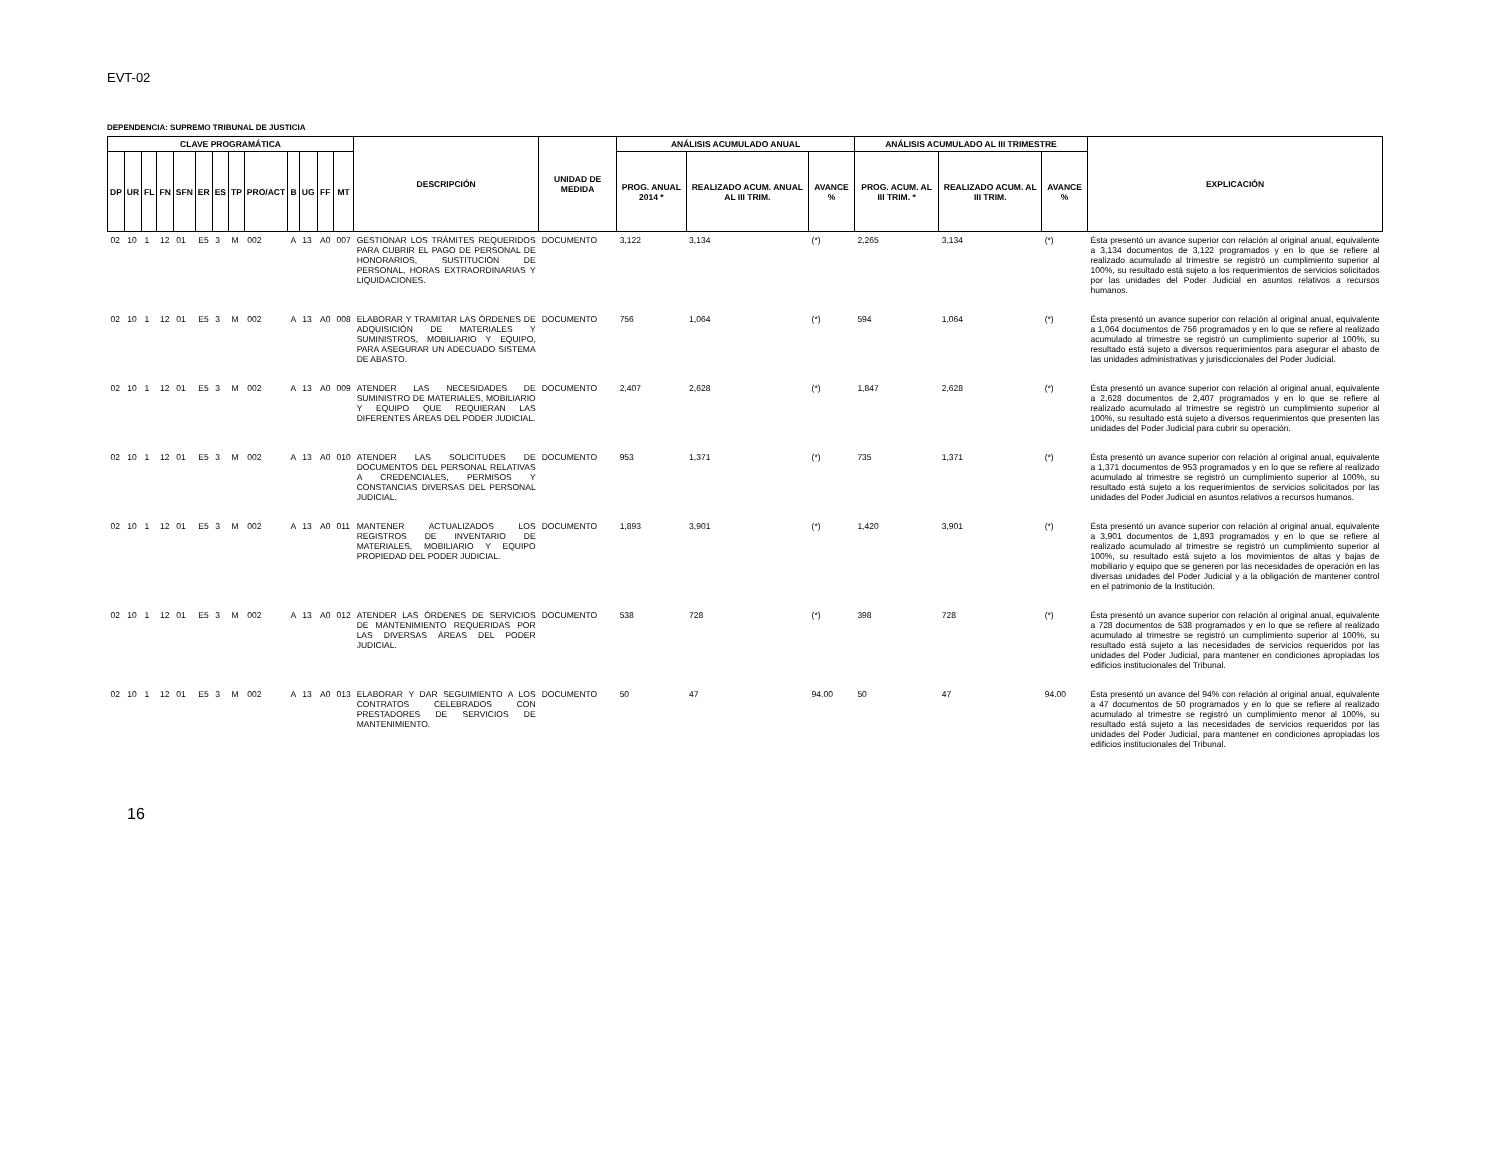EVT-02
DEPENDENCIA: SUPREMO TRIBUNAL DE JUSTICIA
| CLAVE PROGRAMÁTICA | | | | | | | | | | | | | DESCRIPCIÓN | UNIDAD DE MEDIDA | ANÁLISIS ACUMULADO ANUAL | | | ANÁLISIS ACUMULADO AL III TRIMESTRE | | | EXPLICACIÓN |
| --- | --- | --- | --- | --- | --- | --- | --- | --- | --- | --- | --- | --- | --- | --- | --- | --- | --- | --- | --- | --- | --- |
| DP | UR | FL | FN | SFN | ER | ES | TP | PRO/ACT | B | UG | FF | MT | | | PROG. ANUAL 2014 * | REALIZADO ACUM. ANUAL AL III TRIM. | AVANCE % | PROG. ACUM. AL III TRIM. * | REALIZADO ACUM. AL III TRIM. | AVANCE % | |
| 02 | 10 | 1 | 12 | 01 | E5 | 3 | M | 002 | A | 13 | A0 | 007 | GESTIONAR LOS TRÁMITES REQUERIDOS PARA CUBRIR EL PAGO DE PERSONAL DE HONORARIOS, SUSTITUCIÓN DE PERSONAL, HORAS EXTRAORDINARIAS Y LIQUIDACIONES. | DOCUMENTO | 3,122 | 3,134 | (*) | 2,265 | 3,134 | (*) | Ésta presentó un avance superior con relación al original anual, equivalente a 3,134 documentos de 3,122 programados y en lo que se refiere al realizado acumulado al trimestre se registró un cumplimiento superior al 100%, su resultado está sujeto a los requerimientos de servicios solicitados por las unidades del Poder Judicial en asuntos relativos a recursos humanos. |
| 02 | 10 | 1 | 12 | 01 | E5 | 3 | M | 002 | A | 13 | A0 | 008 | ELABORAR Y TRAMITAR LAS ÓRDENES DE ADQUISICIÓN DE MATERIALES Y SUMINISTROS, MOBILIARIO Y EQUIPO, PARA ASEGURAR UN ADECUADO SISTEMA DE ABASTO. | DOCUMENTO | 756 | 1,064 | (*) | 594 | 1,064 | (*) | Ésta presentó un avance superior con relación al original anual, equivalente a 1,064 documentos de 756 programados y en lo que se refiere al realizado acumulado al trimestre se registró un cumplimiento superior al 100%, su resultado está sujeto a diversos requerimientos para asegurar el abasto de las unidades administrativas y jurisdiccionales del Poder Judicial. |
| 02 | 10 | 1 | 12 | 01 | E5 | 3 | M | 002 | A | 13 | A0 | 009 | ATENDER LAS NECESIDADES DE SUMINISTRO DE MATERIALES, MOBILIARIO Y EQUIPO QUE REQUIERAN LAS DIFERENTES ÁREAS DEL PODER JUDICIAL. | DOCUMENTO | 2,407 | 2,628 | (*) | 1,847 | 2,628 | (*) | Ésta presentó un avance superior con relación al original anual, equivalente a 2,628 documentos de 2,407 programados y en lo que se refiere al realizado acumulado al trimestre se registró un cumplimiento superior al 100%, su resultado está sujeto a diversos requerimientos que presenten las unidades del Poder Judicial para cubrir su operación. |
| 02 | 10 | 1 | 12 | 01 | E5 | 3 | M | 002 | A | 13 | A0 | 010 | ATENDER LAS SOLICITUDES DE DOCUMENTOS DEL PERSONAL RELATIVAS A CREDENCIALES, PERMISOS Y CONSTANCIAS DIVERSAS DEL PERSONAL JUDICIAL. | DOCUMENTO | 953 | 1,371 | (*) | 735 | 1,371 | (*) | Ésta presentó un avance superior con relación al original anual, equivalente a 1,371 documentos de 953 programados y en lo que se refiere al realizado acumulado al trimestre se registró un cumplimiento superior al 100%, su resultado está sujeto a los requerimientos de servicios solicitados por las unidades del Poder Judicial en asuntos relativos a recursos humanos. |
| 02 | 10 | 1 | 12 | 01 | E5 | 3 | M | 002 | A | 13 | A0 | 011 | MANTENER ACTUALIZADOS LOS REGISTROS DE INVENTARIO DE MATERIALES, MOBILIARIO Y EQUIPO PROPIEDAD DEL PODER JUDICIAL. | DOCUMENTO | 1,893 | 3,901 | (*) | 1,420 | 3,901 | (*) | Ésta presentó un avance superior con relación al original anual, equivalente a 3,901 documentos de 1,893 programados y en lo que se refiere al realizado acumulado al trimestre se registró un cumplimiento superior al 100%, su resultado está sujeto a los movimientos de altas y bajas de mobiliario y equipo que se generen por las necesidades de operación en las diversas unidades del Poder Judicial y a la obligación de mantener control en el patrimonio de la Institución. |
| 02 | 10 | 1 | 12 | 01 | E5 | 3 | M | 002 | A | 13 | A0 | 012 | ATENDER LAS ÓRDENES DE SERVICIOS DE MANTENIMIENTO REQUERIDAS POR LAS DIVERSAS ÁREAS DEL PODER JUDICIAL. | DOCUMENTO | 538 | 728 | (*) | 398 | 728 | (*) | Ésta presentó un avance superior con relación al original anual, equivalente a 728 documentos de 538 programados y en lo que se refiere al realizado acumulado al trimestre se registró un cumplimiento superior al 100%, su resultado está sujeto a las necesidades de servicios requeridos por las unidades del Poder Judicial, para mantener en condiciones apropiadas los edificios institucionales del Tribunal. |
| 02 | 10 | 1 | 12 | 01 | E5 | 3 | M | 002 | A | 13 | A0 | 013 | ELABORAR Y DAR SEGUIMIENTO A LOS CONTRATOS CELEBRADOS CON PRESTADORES DE SERVICIOS DE MANTENIMIENTO. | DOCUMENTO | 50 | 47 | 94.00 | 50 | 47 | 94.00 | Ésta presentó un avance del 94% con relación al original anual, equivalente a 47 documentos de 50 programados y en lo que se refiere al realizado acumulado al trimestre se registró un cumplimiento menor al 100%, su resultado está sujeto a las necesidades de servicios requeridos por las unidades del Poder Judicial, para mantener en condiciones apropiadas los edificios institucionales del Tribunal. |
16